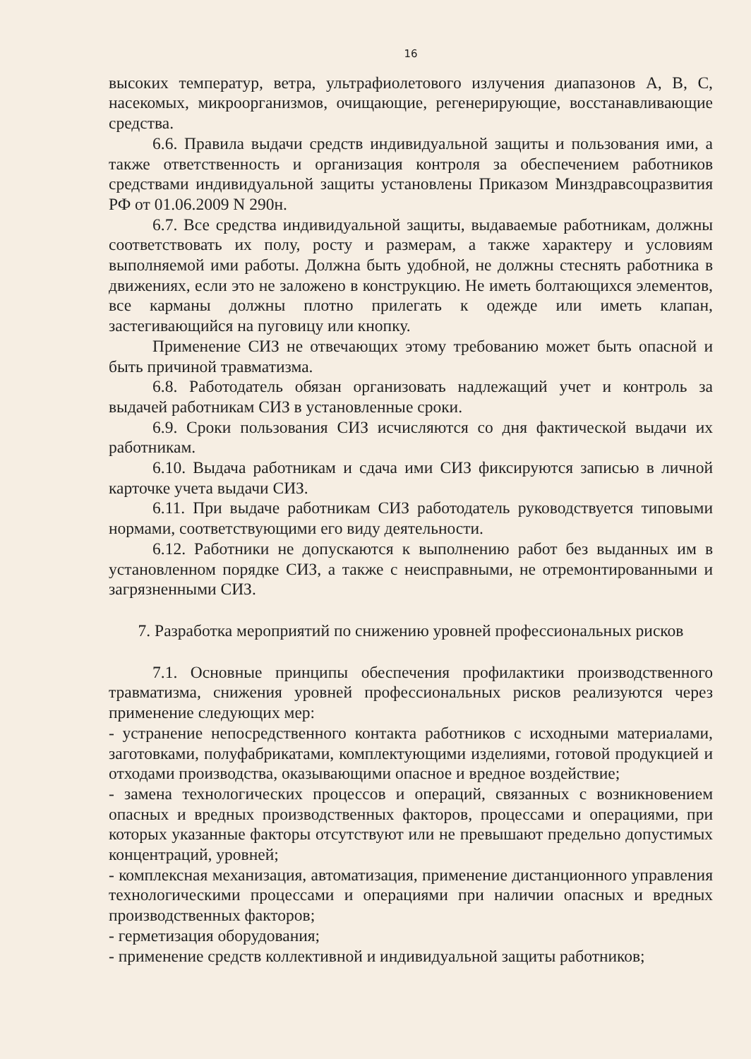16
высоких температур, ветра, ультрафиолетового излучения диапазонов А, В, С, насекомых, микроорганизмов, очищающие, регенерирующие, восстанавливающие средства.
6.6. Правила выдачи средств индивидуальной защиты и пользования ими, а также ответственность и организация контроля за обеспечением работников средствами индивидуальной защиты установлены Приказом Минздравсоцразвития РФ от 01.06.2009 N 290н.
6.7. Все средства индивидуальной защиты, выдаваемые работникам, должны соответствовать их полу, росту и размерам, а также характеру и условиям выполняемой ими работы. Должна быть удобной, не должны стеснять работника в движениях, если это не заложено в конструкцию. Не иметь болтающихся элементов, все карманы должны плотно прилегать к одежде или иметь клапан, застегивающийся на пуговицу или кнопку.
Применение СИЗ не отвечающих этому требованию может быть опасной и быть причиной травматизма.
6.8. Работодатель обязан организовать надлежащий учет и контроль за выдачей работникам СИЗ в установленные сроки.
6.9. Сроки пользования СИЗ исчисляются со дня фактической выдачи их работникам.
6.10. Выдача работникам и сдача ими СИЗ фиксируются записью в личной карточке учета выдачи СИЗ.
6.11. При выдаче работникам СИЗ работодатель руководствуется типовыми нормами, соответствующими его виду деятельности.
6.12. Работники не допускаются к выполнению работ без выданных им в установленном порядке СИЗ, а также с неисправными, не отремонтированными и загрязненными СИЗ.
7. Разработка мероприятий по снижению уровней профессиональных рисков
7.1. Основные принципы обеспечения профилактики производственного травматизма, снижения уровней профессиональных рисков реализуются через применение следующих мер:
- устранение непосредственного контакта работников с исходными материалами, заготовками, полуфабрикатами, комплектующими изделиями, готовой продукцией и отходами производства, оказывающими опасное и вредное воздействие;
- замена технологических процессов и операций, связанных с возникновением опасных и вредных производственных факторов, процессами и операциями, при которых указанные факторы отсутствуют или не превышают предельно допустимых концентраций, уровней;
- комплексная механизация, автоматизация, применение дистанционного управления технологическими процессами и операциями при наличии опасных и вредных производственных факторов;
- герметизация оборудования;
- применение средств коллективной и индивидуальной защиты работников;